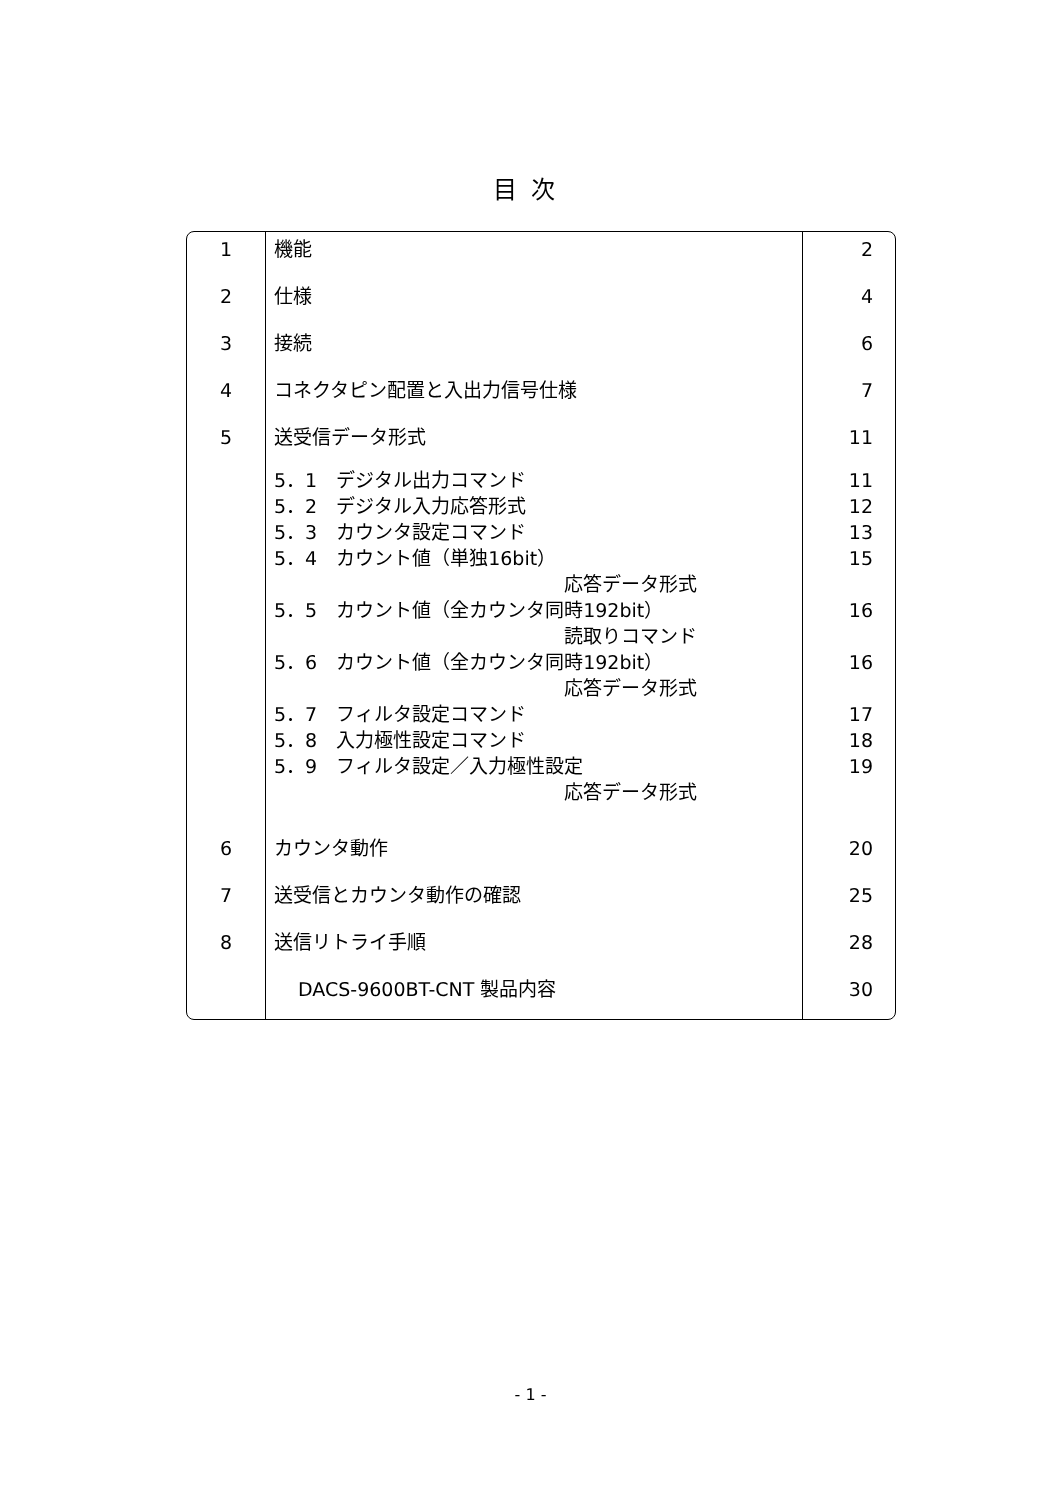目次
| 1 | 機能 | 2 |
| 2 | 仕様 | 4 |
| 3 | 接続 | 6 |
| 4 | コネクタピン配置と入出力信号仕様 | 7 |
| 5 | 送受信データ形式 | 11 |
| | 5．1 デジタル出力コマンド 5．2 デジタル入力応答形式 5．3 カウンタ設定コマンド 5．4 カウント値（単独16bit） 応答データ形式 5．5 カウント値（全カウンタ同時192bit） 読取りコマンド 5．6 カウント値（全カウンタ同時192bit） 応答データ形式 5．7 フィルタ設定コマンド 5．8 入力極性設定コマンド 5．9 フィルタ設定／入力極性設定 応答データ形式 | 11 12 13 15 16 16 17 18 19 |
| 6 | カウンタ動作 | 20 |
| 7 | 送受信とカウンタ動作の確認 | 25 |
| 8 | 送信リトライ手順 | 28 |
| | DACS-9600BT-CNT 製品内容 | 30 |
- 1 -